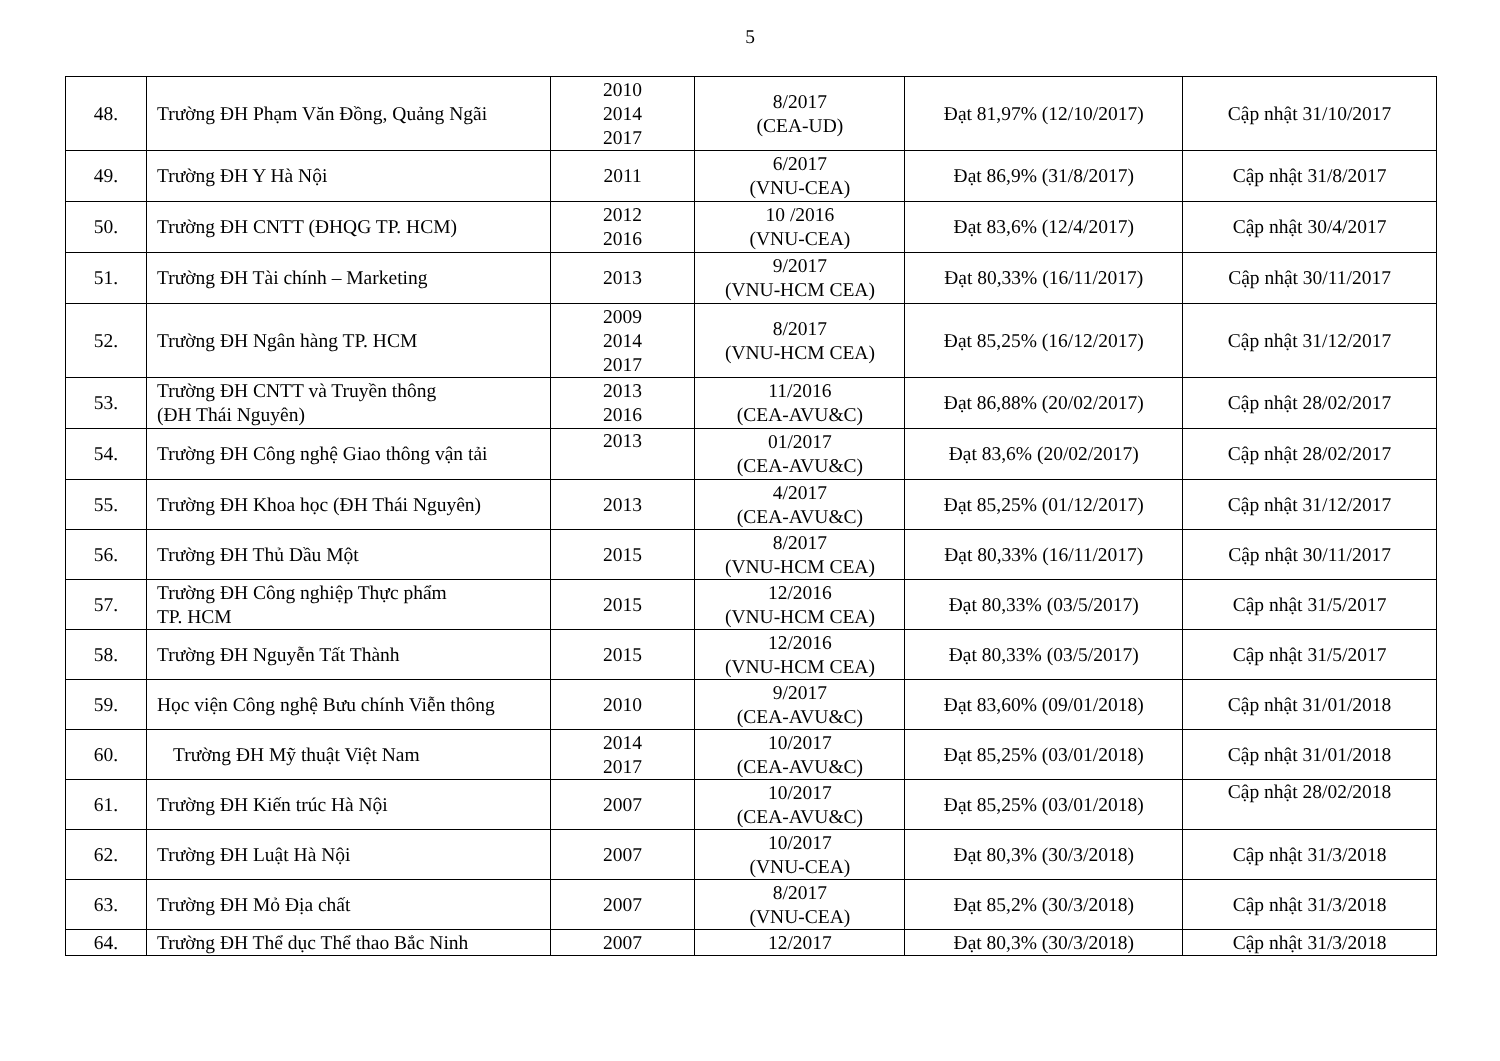5
| 48. | Trường ĐH Phạm Văn Đồng, Quảng Ngãi | 2010 2014 2017 | 8/2017 (CEA-UD) | Đạt 81,97% (12/10/2017) | Cập nhật 31/10/2017 |
| 49. | Trường ĐH Y Hà Nội | 2011 | 6/2017 (VNU-CEA) | Đạt 86,9% (31/8/2017) | Cập nhật 31/8/2017 |
| 50. | Trường ĐH CNTT (ĐHQG TP. HCM) | 2012 2016 | 10 /2016 (VNU-CEA) | Đạt 83,6% (12/4/2017) | Cập nhật 30/4/2017 |
| 51. | Trường ĐH Tài chính – Marketing | 2013 | 9/2017 (VNU-HCM CEA) | Đạt 80,33% (16/11/2017) | Cập nhật 30/11/2017 |
| 52. | Trường ĐH Ngân hàng TP. HCM | 2009 2014 2017 | 8/2017 (VNU-HCM CEA) | Đạt 85,25% (16/12/2017) | Cập nhật 31/12/2017 |
| 53. | Trường ĐH CNTT và Truyền thông (ĐH Thái Nguyên) | 2013 2016 | 11/2016 (CEA-AVU&C) | Đạt 86,88% (20/02/2017) | Cập nhật 28/02/2017 |
| 54. | Trường ĐH Công nghệ Giao thông vận tải | 2013 | 01/2017 (CEA-AVU&C) | Đạt 83,6% (20/02/2017) | Cập nhật 28/02/2017 |
| 55. | Trường ĐH Khoa học (ĐH Thái Nguyên) | 2013 | 4/2017 (CEA-AVU&C) | Đạt 85,25% (01/12/2017) | Cập nhật 31/12/2017 |
| 56. | Trường ĐH Thủ Dầu Một | 2015 | 8/2017 (VNU-HCM CEA) | Đạt 80,33% (16/11/2017) | Cập nhật 30/11/2017 |
| 57. | Trường ĐH Công nghiệp Thực phẩm TP. HCM | 2015 | 12/2016 (VNU-HCM CEA) | Đạt 80,33% (03/5/2017) | Cập nhật 31/5/2017 |
| 58. | Trường ĐH Nguyễn Tất Thành | 2015 | 12/2016 (VNU-HCM CEA) | Đạt 80,33% (03/5/2017) | Cập nhật 31/5/2017 |
| 59. | Học viện Công nghệ Bưu chính Viễn thông | 2010 | 9/2017 (CEA-AVU&C) | Đạt 83,60% (09/01/2018) | Cập nhật 31/01/2018 |
| 60. | Trường ĐH Mỹ thuật Việt Nam | 2014 2017 | 10/2017 (CEA-AVU&C) | Đạt 85,25% (03/01/2018) | Cập nhật 31/01/2018 |
| 61. | Trường ĐH Kiến trúc Hà Nội | 2007 | 10/2017 (CEA-AVU&C) | Đạt 85,25% (03/01/2018) | Cập nhật 28/02/2018 |
| 62. | Trường ĐH Luật Hà Nội | 2007 | 10/2017 (VNU-CEA) | Đạt 80,3% (30/3/2018) | Cập nhật 31/3/2018 |
| 63. | Trường ĐH Mỏ Địa chất | 2007 | 8/2017 (VNU-CEA) | Đạt 85,2% (30/3/2018) | Cập nhật 31/3/2018 |
| 64. | Trường ĐH Thể dục Thể thao Bắc Ninh | 2007 | 12/2017 | Đạt 80,3% (30/3/2018) | Cập nhật 31/3/2018 |